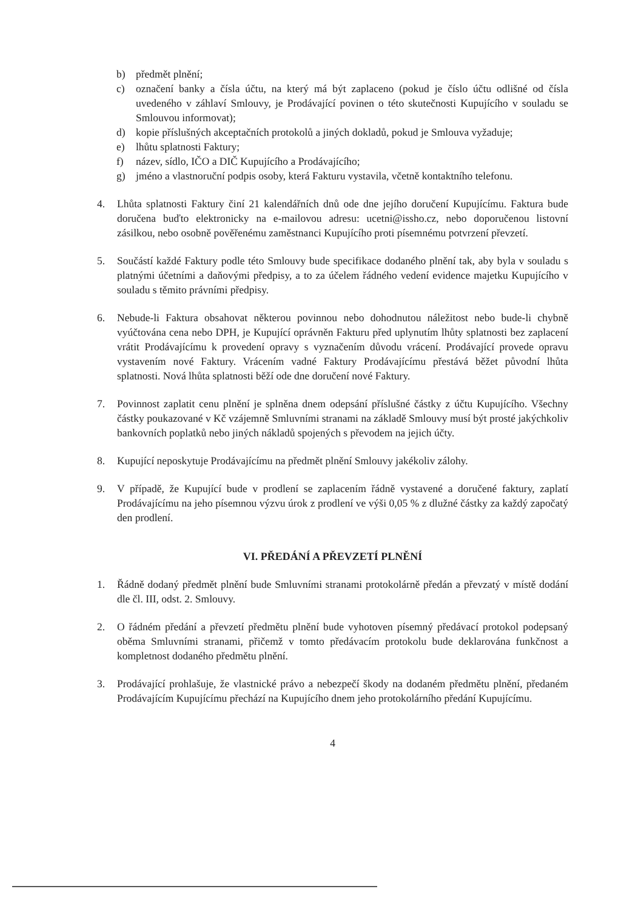b) předmět plnění;
c) označení banky a čísla účtu, na který má být zaplaceno (pokud je číslo účtu odlišné od čísla uvedeného v záhlaví Smlouvy, je Prodávající povinen o této skutečnosti Kupujícího v souladu se Smlouvou informovat);
d) kopie příslušných akceptačních protokolů a jiných dokladů, pokud je Smlouva vyžaduje;
e) lhůtu splatnosti Faktury;
f) název, sídlo, IČO a DIČ Kupujícího a Prodávajícího;
g) jméno a vlastnoruční podpis osoby, která Fakturu vystavila, včetně kontaktního telefonu.
4. Lhůta splatnosti Faktury činí 21 kalendářních dnů ode dne jejího doručení Kupujícímu. Faktura bude doručena buďto elektronicky na e-mailovou adresu: ucetni@issho.cz, nebo doporučenou listovní zásilkou, nebo osobně pověřenému zaměstnanci Kupujícího proti písemnému potvrzení převzetí.
5. Součástí každé Faktury podle této Smlouvy bude specifikace dodaného plnění tak, aby byla v souladu s platnými účetními a daňovými předpisy, a to za účelem řádného vedení evidence majetku Kupujícího v souladu s těmito právními předpisy.
6. Nebude-li Faktura obsahovat některou povinnou nebo dohodnutou náležitost nebo bude-li chybně vyúčtována cena nebo DPH, je Kupující oprávněn Fakturu před uplynutím lhůty splatnosti bez zaplacení vrátit Prodávajícímu k provedení opravy s vyznačením důvodu vrácení. Prodávající provede opravu vystavením nové Faktury. Vrácením vadné Faktury Prodávajícímu přestává běžet původní lhůta splatnosti. Nová lhůta splatnosti běží ode dne doručení nové Faktury.
7. Povinnost zaplatit cenu plnění je splněna dnem odepsání příslušné částky z účtu Kupujícího. Všechny částky poukazované v Kč vzájemně Smluvními stranami na základě Smlouvy musí být prosté jakýchkoliv bankovních poplatků nebo jiných nákladů spojených s převodem na jejich účty.
8. Kupující neposkytuje Prodávajícímu na předmět plnění Smlouvy jakékoliv zálohy.
9. V případě, že Kupující bude v prodlení se zaplacením řádně vystavené a doručené faktury, zaplatí Prodávajícímu na jeho písemnou výzvu úrok z prodlení ve výši 0,05 % z dlužné částky za každý započatý den prodlení.
VI. PŘEDÁNÍ A PŘEVZETÍ PLNĚNÍ
1. Řádně dodaný předmět plnění bude Smluvními stranami protokolárně předán a převzatý v místě dodání dle čl. III, odst. 2. Smlouvy.
2. O řádném předání a převzetí předmětu plnění bude vyhotoven písemný předávací protokol podepsaný oběma Smluvními stranami, přičemž v tomto předávacím protokolu bude deklarována funkčnost a kompletnost dodaného předmětu plnění.
3. Prodávající prohlašuje, že vlastnické právo a nebezpečí škody na dodaném předmětu plnění, předaném Prodávajícím Kupujícímu přechází na Kupujícího dnem jeho protokolárního předání Kupujícímu.
4